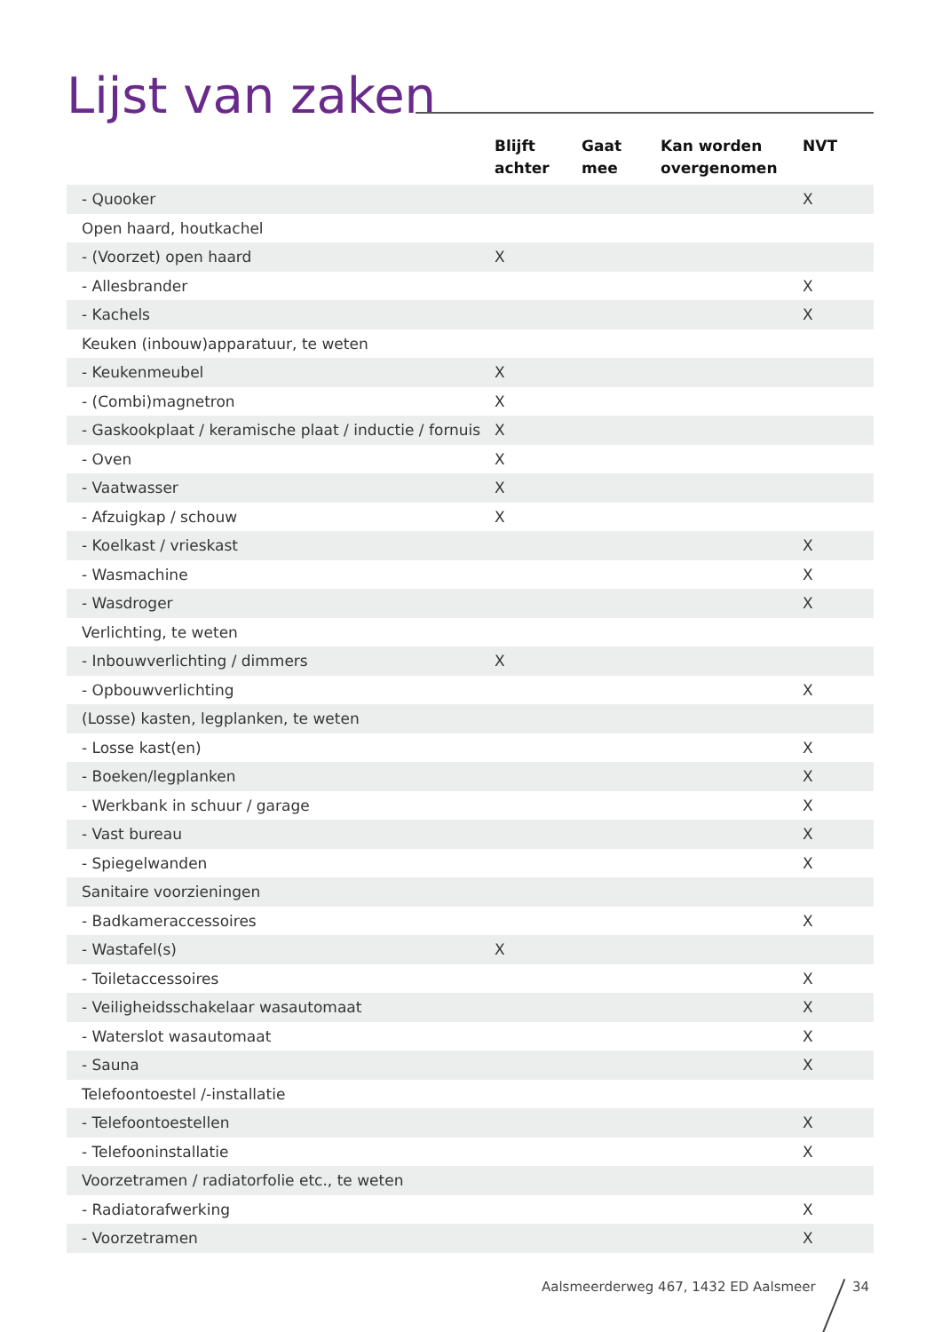Lijst van zaken
| | Blijft achter | Gaat mee | Kan worden overgenomen | NVT |
| --- | --- | --- | --- | --- |
| - Quooker | | | | X |
| Open haard, houtkachel | | | | |
| - (Voorzet) open haard | X | | | |
| - Allesbrander | | | | X |
| - Kachels | | | | X |
| Keuken (inbouw)apparatuur, te weten | | | | |
| - Keukenmeubel | X | | | |
| - (Combi)magnetron | X | | | |
| - Gaskookplaat / keramische plaat / inductie / fornuis | X | | | |
| - Oven | X | | | |
| - Vaatwasser | X | | | |
| - Afzuigkap / schouw | X | | | |
| - Koelkast / vrieskast | | | | X |
| - Wasmachine | | | | X |
| - Wasdroger | | | | X |
| Verlichting, te weten | | | | |
| - Inbouwverlichting / dimmers | X | | | |
| - Opbouwverlichting | | | | X |
| (Losse) kasten, legplanken, te weten | | | | |
| - Losse kast(en) | | | | X |
| - Boeken/legplanken | | | | X |
| - Werkbank in schuur / garage | | | | X |
| - Vast bureau | | | | X |
| - Spiegelwanden | | | | X |
| Sanitaire voorzieningen | | | | |
| - Badkameraccessoires | | | | X |
| - Wastafel(s) | X | | | |
| - Toiletaccessoires | | | | X |
| - Veiligheidsschakelaar wasautomaat | | | | X |
| - Waterslot wasautomaat | | | | X |
| - Sauna | | | | X |
| Telefoontoestel /-installatie | | | | |
| - Telefoontoestellen | | | | X |
| - Telefooninstallatie | | | | X |
| Voorzetramen / radiatorfolie etc., te weten | | | | |
| - Radiatorafwerking | | | | X |
| - Voorzetramen | | | | X |
Aalsmeerderweg 467, 1432 ED Aalsmeer
34